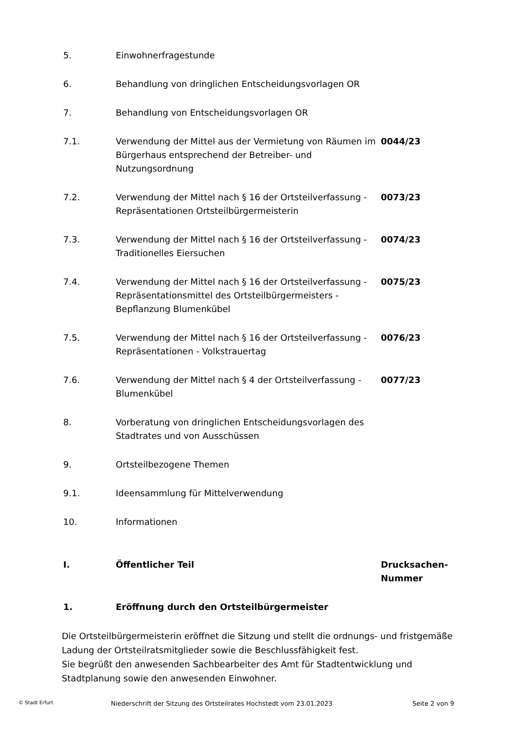5. Einwohnerfragestunde
6. Behandlung von dringlichen Entscheidungsvorlagen OR
7. Behandlung von Entscheidungsvorlagen OR
7.1. Verwendung der Mittel aus der Vermietung von Räumen im Bürgerhaus entsprechend der Betreiber- und Nutzungsordnung
0044/23
7.2. Verwendung der Mittel nach § 16 der Ortsteilverfassung - Repräsentationen Ortsteilbürgermeisterin
0073/23
7.3. Verwendung der Mittel nach § 16 der Ortsteilverfassung - Traditionelles Eiersuchen
0074/23
7.4. Verwendung der Mittel nach § 16 der Ortsteilverfassung - Repräsentationsmittel des Ortsteilbürgermeisters - Bepflanzung Blumenkübel
0075/23
7.5. Verwendung der Mittel nach § 16 der Ortsteilverfassung - Repräsentationen - Volkstrauertag
0076/23
7.6. Verwendung der Mittel nach § 4 der Ortsteilverfassung - Blumenkübel
0077/23
8. Vorberatung von dringlichen Entscheidungsvorlagen des Stadtrates und von Ausschüssen
9. Ortsteilbezogene Themen
9.1. Ideensammlung für Mittelverwendung
10. Informationen
I. Öffentlicher Teil Drucksachen-
Nummer
1. Eröffnung durch den Ortsteilbürgermeister
Die Ortsteilbürgermeisterin eröffnet die Sitzung und stellt die ordnungs- und fristgemäße Ladung der Ortsteilratsmitglieder sowie die Beschlussfähigkeit fest.
Sie begrüßt den anwesenden Sachbearbeiter des Amt für Stadtentwicklung und Stadtplanung sowie den anwesenden Einwohner.
© Stadt Erfurt
Niederschrift der Sitzung des Ortsteilrates Hochstedt vom 23.01.2023 Seite 2 von 9